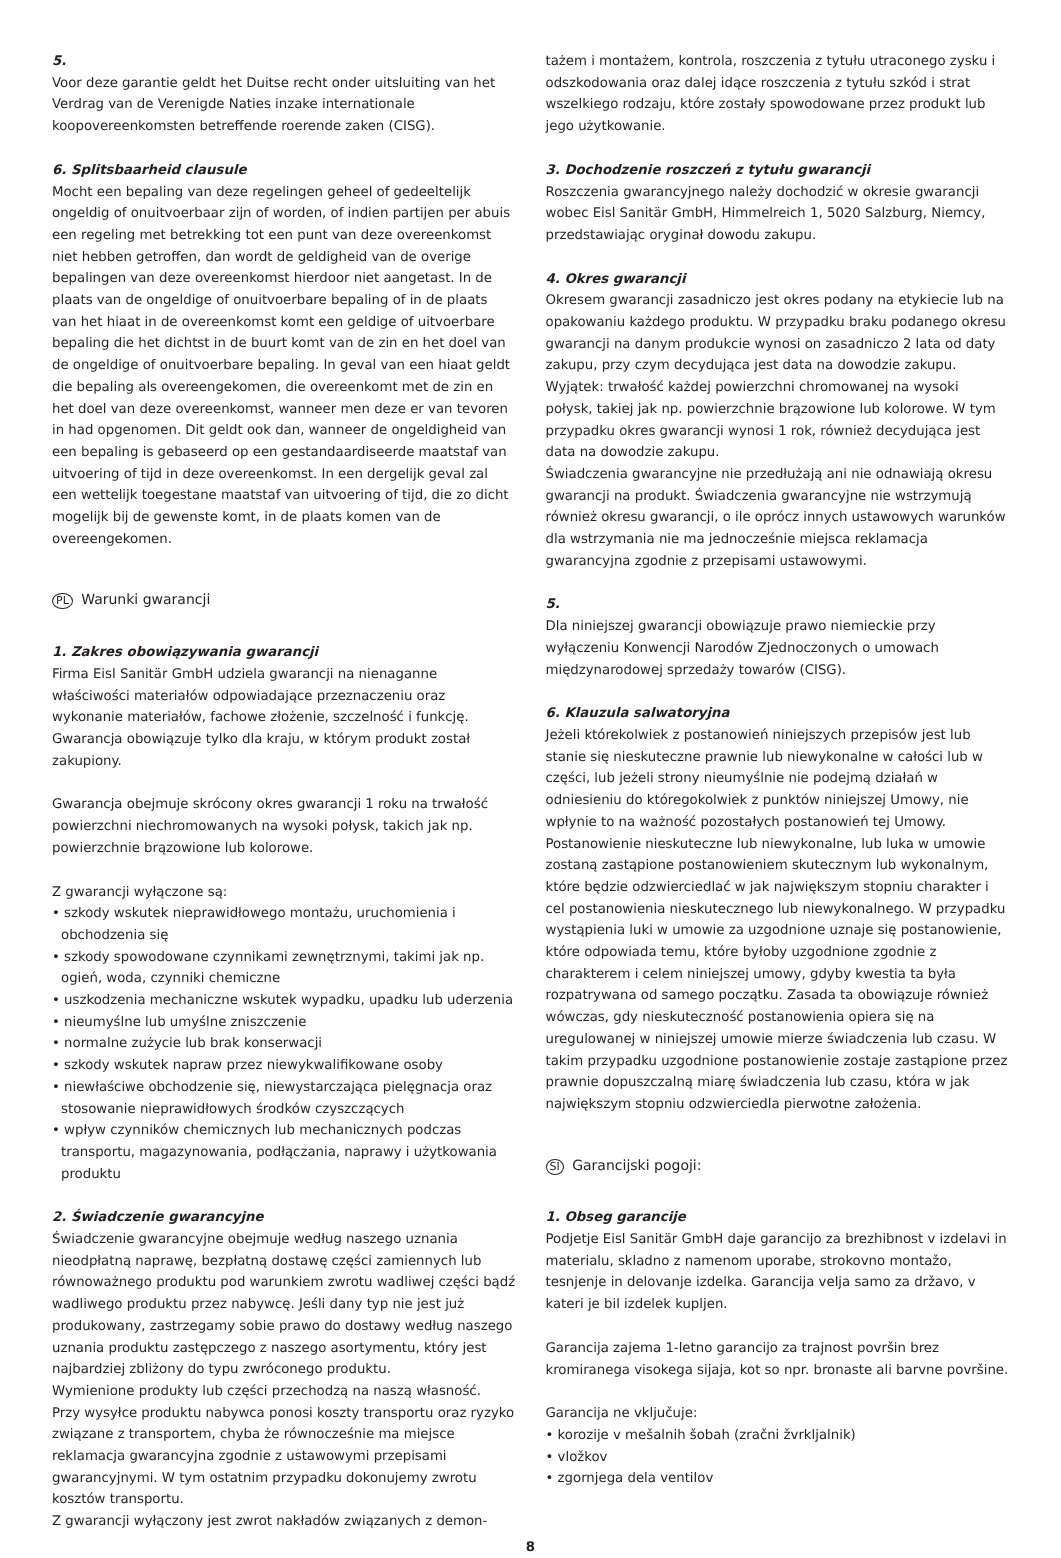5.
Voor deze garantie geldt het Duitse recht onder uitsluiting van het Verdrag van de Verenigde Naties inzake internationale koopovereenkomsten betreffende roerende zaken (CISG).
6. Splitsbaarheid clausule
Mocht een bepaling van deze regelingen geheel of gedeeltelijk ongeldig of onuitvoerbaar zijn of worden, of indien partijen per abuis een regeling met betrekking tot een punt van deze overeenkomst niet hebben getroffen, dan wordt de geldigheid van de overige bepalingen van deze overeenkomst hierdoor niet aangetast. In de plaats van de ongeldige of onuitvoerbare bepaling of in de plaats van het hiaat in de overeenkomst komt een geldige of uitvoerbare bepaling die het dichtst in de buurt komt van de zin en het doel van de ongeldige of onuitvoerbare bepaling. In geval van een hiaat geldt die bepaling als overeengekomen, die overeenkomt met de zin en het doel van deze overeenkomst, wanneer men deze er van tevoren in had opgenomen. Dit geldt ook dan, wanneer de ongeldigheid van een bepaling is gebaseerd op een gestandaardiseerde maatstaf van uitvoering of tijd in deze overeenkomst. In een dergelijk geval zal een wettelijk toegestane maatstaf van uitvoering of tijd, die zo dicht mogelijk bij de gewenste komt, in de plaats komen van de overeengekomen.
PL Warunki gwarancji
1. Zakres obowiązywania gwarancji
Firma Eisl Sanitär GmbH udziela gwarancji na nienaganne właściwości materiałów odpowiadające przeznaczeniu oraz wykonanie materiałów, fachowe złożenie, szczelność i funkcję. Gwarancja obowiązuje tylko dla kraju, w którym produkt został zakupiony.
Gwarancja obejmuje skrócony okres gwarancji 1 roku na trwałość powierzchni niechromowanych na wysoki połysk, takich jak np. powierzchnie brązowione lub kolorowe.
Z gwarancji wyłączone są:
• szkody wskutek nieprawidłowego montażu, uruchomienia i obchodzenia się
• szkody spowodowane czynnikami zewnętrznymi, takimi jak np. ogień, woda, czynniki chemiczne
• uszkodzenia mechaniczne wskutek wypadku, upadku lub uderzenia
• nieumyślne lub umyślne zniszczenie
• normalne zużycie lub brak konserwacji
• szkody wskutek napraw przez niewykwalifikowane osoby
• niewłaściwe obchodzenie się, niewystarczająca pielęgnacja oraz stosowanie nieprawidłowych środków czyszczących
• wpływ czynników chemicznych lub mechanicznych podczas transportu, magazynowania, podłączania, naprawy i użytkowania produktu
2. Świadczenie gwarancyjne
Świadczenie gwarancyjne obejmuje według naszego uznania nieodpłatną naprawę, bezpłatną dostawę części zamiennych lub równoważnego produktu pod warunkiem zwrotu wadliwej części bądź wadliwego produktu przez nabywcę. Jeśli dany typ nie jest już produkowany, zastrzegamy sobie prawo do dostawy według naszego uznania produktu zastępczego z naszego asortymentu, który jest najbardziej zbliżony do typu zwróconego produktu.
Wymienione produkty lub części przechodzą na naszą własność.
Przy wysyłce produktu nabywca ponosi koszty transportu oraz ryzyko związane z transportem, chyba że równocześnie ma miejsce reklamacja gwarancyjna zgodnie z ustawowymi przepisami gwarancyjnymi. W tym ostatnim przypadku dokonujemy zwrotu kosztów transportu.
Z gwarancji wyłączony jest zwrot nakładów związanych z demon-
tażem i montażem, kontrola, roszczenia z tytułu utraconego zysku i odszkodowania oraz dalej idące roszczenia z tytułu szkód i strat wszelkiego rodzaju, które zostały spowodowane przez produkt lub jego użytkowanie.
3. Dochodzenie roszczeń z tytułu gwarancji
Roszczenia gwarancyjnego należy dochodzić w okresie gwarancji wobec Eisl Sanitär GmbH, Himmelreich 1, 5020 Salzburg, Niemcy, przedstawiając oryginał dowodu zakupu.
4. Okres gwarancji
Okresem gwarancji zasadniczo jest okres podany na etykiecie lub na opakowaniu każdego produktu. W przypadku braku podanego okresu gwarancji na danym produkcie wynosi on zasadniczo 2 lata od daty zakupu, przy czym decydująca jest data na dowodzie zakupu. Wyjątek: trwałość każdej powierzchni chromowanej na wysoki połysk, takiej jak np. powierzchnie brązowione lub kolorowe. W tym przypadku okres gwarancji wynosi 1 rok, również decydująca jest data na dowodzie zakupu.
Świadczenia gwarancyjne nie przedłużają ani nie odnawiają okresu gwarancji na produkt. Świadczenia gwarancyjne nie wstrzymują również okresu gwarancji, o ile oprócz innych ustawowych warunków dla wstrzymania nie ma jednocześnie miejsca reklamacja gwarancyjna zgodnie z przepisami ustawowymi.
5.
Dla niniejszej gwarancji obowiązuje prawo niemieckie przy wyłączeniu Konwencji Narodów Zjednoczonych o umowach międzynarodowej sprzedaży towarów (CISG).
6. Klauzula salwatoryjna
Jeżeli którekolwiek z postanowień niniejszych przepisów jest lub stanie się nieskuteczne prawnie lub niewykonalne w całości lub w części, lub jeżeli strony nieumyślnie nie podejmą działań w odniesieniu do któregokolwiek z punktów niniejszej Umowy, nie wpłynie to na ważność pozostałych postanowień tej Umowy. Postanowienie nieskuteczne lub niewykonalne, lub luka w umowie zostaną zastąpione postanowieniem skutecznym lub wykonalnym, które będzie odzwierciedlać w jak największym stopniu charakter i cel postanowienia nieskutecznego lub niewykonalnego. W przypadku wystąpienia luki w umowie za uzgodnione uznaje się postanowienie, które odpowiada temu, które byłoby uzgodnione zgodnie z charakterem i celem niniejszej umowy, gdyby kwestia ta była rozpatrywana od samego początku. Zasada ta obowiązuje również wówczas, gdy nieskuteczność postanowienia opiera się na uregulowanej w niniejszej umowie mierze świadczenia lub czasu. W takim przypadku uzgodnione postanowienie zostaje zastąpione przez prawnie dopuszczalną miarę świadczenia lub czasu, która w jak największym stopniu odzwierciedla pierwotne założenia.
SI Garancijski pogoji:
1. Obseg garancije
Podjetje Eisl Sanitär GmbH daje garancijo za brezhibnost v izdelavi in materialu, skladno z namenom uporabe, strokovno montažo, tesnjenje in delovanje izdelka. Garancija velja samo za državo, v kateri je bil izdelek kupljen.
Garancija zajema 1-letno garancijo za trajnost površin brez kromiranega visokega sijaja, kot so npr. bronaste ali barvne površine.
Garancija ne vključuje:
• korozije v mešalnih šobah (zračni žvrkljalnik)
• vložkov
• zgornjega dela ventilov
8